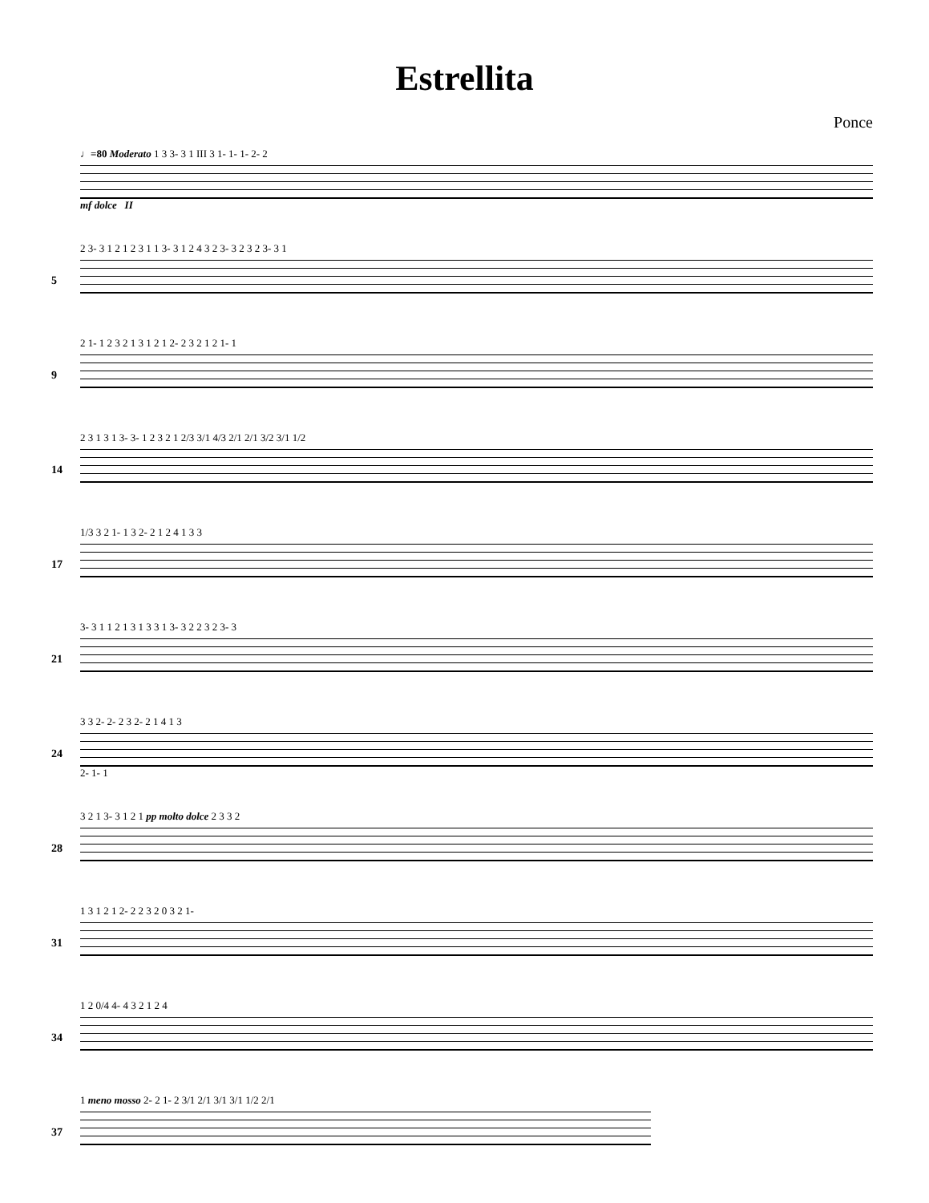Estrellita
Ponce
♩=80 Moderato 1 3 3- 3 1 III 3 1- 1- 1- 2- 2
mf dolce II
5
2 3- 3 1 2 1 2 3 1 1 3- 3 1 2 4 3 2 3- 3 2 3 2 3- 3 1
9
2 1- 1 2 3 2 1 3 1 2 1 2- 2 3 2 1 2 1- 1
14
2 3 1 3 1 3- 3- 1 2 3 2 1 2/3 3/1 4/3 2/1 2/1 3/2 3/1 1/2
17
1/3 3 2 1- 1 3 2- 2 1 2 4 1 3 3
21
3- 3 1 1 2 1 3 1 3 3 1 3- 3 2 2 3 2 3- 3
24
3 3 2- 2- 2 3 2- 2 1 4 1 3
2- 1- 1
28
3 2 1 3- 3 1 2 1 pp molto dolce 2 3 3 2
31
1 3 1 2 1 2- 2 2 3 2 0 3 2 1-
34
1 2 0/4 4- 4 3 2 1 2 4
37
1 meno mosso 2- 2 1- 2 3/1 2/1 3/1 3/1 1/2 2/1